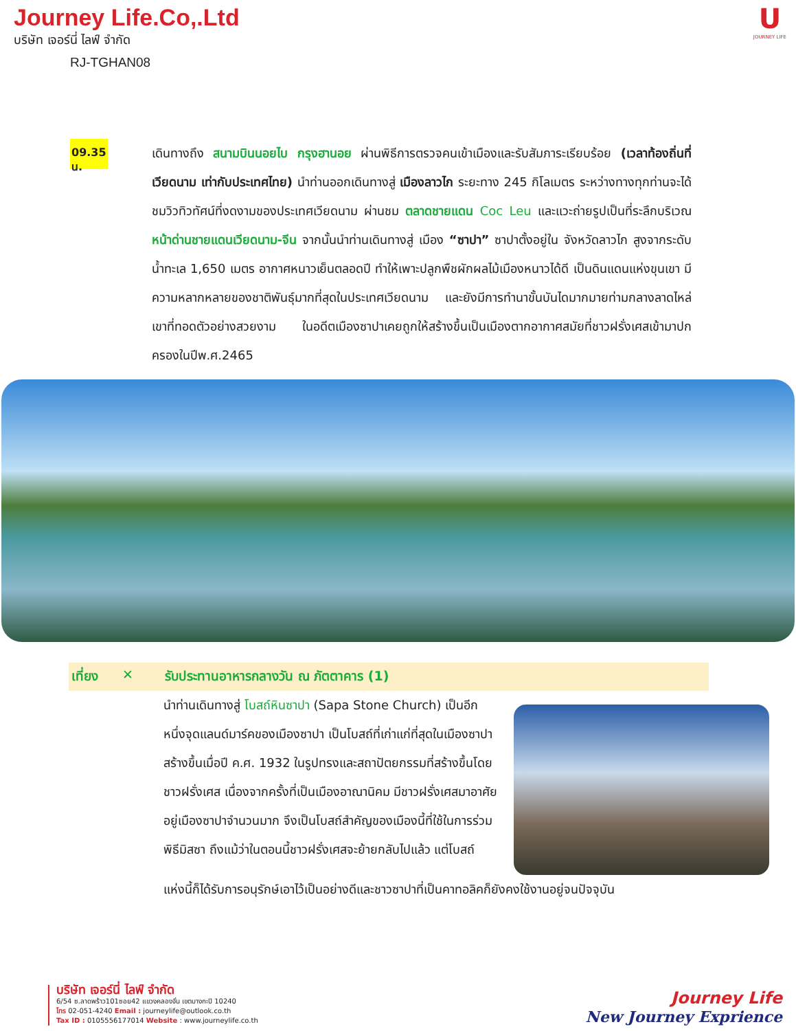Journey Life.Co,.Ltd
บริษัท เจอร์นี่ ไลฟ์ จำกัด
RJ-TGHAN08
U
JOURNEY LIFE
09.35 น.
เดินทางถึง สนามบินนอยไบ กรุงฮานอย ผ่านพิธีการตรวจคนเข้าเมืองและรับสัมภาระเรียบร้อย (เวลาท้องถิ่นที่เวียดนาม เท่ากับประเทศไทย) นำท่านออกเดินทางสู่ เมืองลาวไก ระยะทาง 245 กิโลเมตร ระหว่างทางทุกท่านจะได้ชมวิวทิวทัศน์ที่งดงามของประเทศเวียดนาม ผ่านชม ตลาดชายแดน Coc Leu และแวะถ่ายรูปเป็นที่ระลึกบริเวณ หน้าด่านชายแดนเวียดนาม-จีน จากนั้นนำท่านเดินทางสู่ เมือง “ซาปา” ซาปาตั้งอยู่ใน จังหวัดลาวไก สูงจากระดับน้ำทะเล 1,650 เมตร อากาศหนาวเย็นตลอดปี ทำให้เพาะปลูกพืชผักผลไม้เมืองหนาวได้ดี เป็นดินแดนแห่งขุนเขา มีความหลากหลายของชาติพันธุ์มากที่สุดในประเทศเวียดนาม และยังมีการทำนาขั้นบันไดมากมายท่ามกลางลาดไหล่เขาที่ทอดตัวอย่างสวยงาม ในอดีตเมืองซาปาเคยถูกให้สร้างขึ้นเป็นเมืองตากอากาศสมัยที่ชาวฝรั่งเศสเข้ามาปกครองในปีพ.ศ.2465
เที่ยง ✕ รับประทานอาหารกลางวัน ณ ภัตตาคาร (1)
นำท่านเดินทางสู่ โบสถ์หินซาปา (Sapa Stone Church) เป็นอีกหนึ่งจุดแลนด์มาร์คของเมืองซาปา เป็นโบสถ์ที่เก่าแก่ที่สุดในเมืองซาปา สร้างขึ้นเมื่อปี ค.ศ. 1932 ในรูปทรงและสถาปัตยกรรมที่สร้างขึ้นโดยชาวฝรั่งเศส เนื่องจากครั้งที่เป็นเมืองอาณานิคม มีชาวฝรั่งเศสมาอาศัยอยู่เมืองซาปาจำนวนมาก จึงเป็นโบสถ์สำคัญของเมืองนี้ที่ใช้ในการร่วมพิธีมิสซา ถึงแม้ว่าในตอนนี้ชาวฝรั่งเศสจะย้ายกลับไปแล้ว แต่โบสถ์
แห่งนี้ก็ได้รับการอนุรักษ์เอาไว้เป็นอย่างดีและชาวซาปาที่เป็นคาทอลิคก็ยังคงใช้งานอยู่จนปัจจุบัน
บริษัท เจอร์นี่ ไลฟ์ จำกัด
6/54 ซ.ลาดพร้าว101ซอย42 แขวงคลองจั่น เขตบางกะปิ 10240
โทร 02-051-4240 Email : journeylife@outlook.co.th
Tax ID : 0105556177014 Website : www.journeylife.co.th
Journey Life
New Journey Exprience